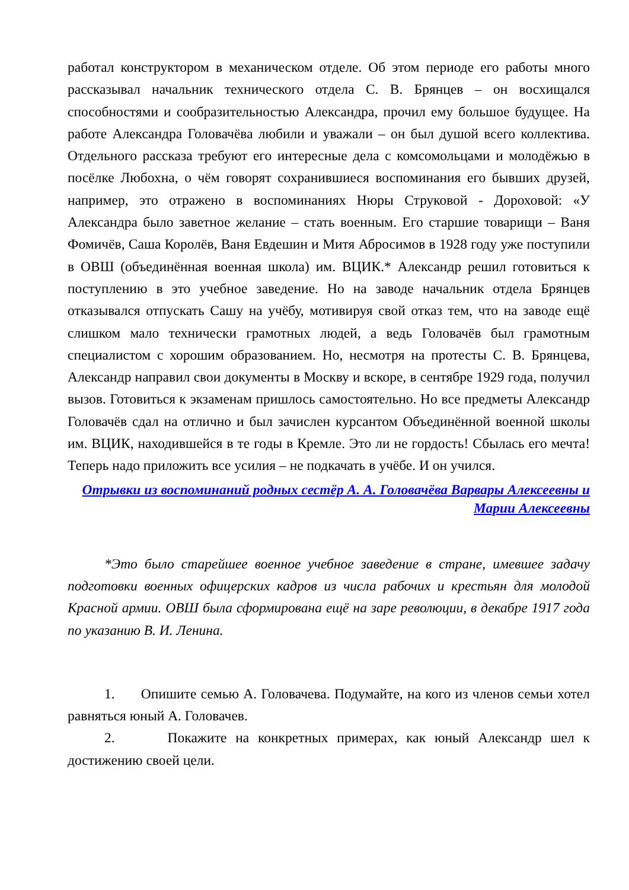работал конструктором в механическом отделе. Об этом периоде его работы много рассказывал начальник технического отдела С. В. Брянцев – он восхищался способностями и сообразительностью Александра, прочил ему большое будущее. На работе Александра Головачёва любили и уважали – он был душой всего коллектива. Отдельного рассказа требуют его интересные дела с комсомольцами и молодёжью в посёлке Любохна, о чём говорят сохранившиеся воспоминания его бывших друзей, например, это отражено в воспоминаниях Нюры Струковой - Дороховой: «У Александра было заветное желание – стать военным. Его старшие товарищи – Ваня Фомичёв, Саша Королёв, Ваня Евдешин и Митя Абросимов в 1928 году уже поступили в ОВШ (объединённая военная школа) им. ВЦИК.* Александр решил готовиться к поступлению в это учебное заведение. Но на заводе начальник отдела Брянцев отказывался отпускать Сашу на учёбу, мотивируя свой отказ тем, что на заводе ещё слишком мало технически грамотных людей, а ведь Головачёв был грамотным специалистом с хорошим образованием. Но, несмотря на протесты С. В. Брянцева, Александр направил свои документы в Москву и вскоре, в сентябре 1929 года, получил вызов. Готовиться к экзаменам пришлось самостоятельно. Но все предметы Александр Головачёв сдал на отлично и был зачислен курсантом Объединённой военной школы им. ВЦИК, находившейся в те годы в Кремле. Это ли не гордость! Сбылась его мечта! Теперь надо приложить все усилия – не подкачать в учёбе. И он учился.
Отрывки из воспоминаний родных сестёр А. А. Головачёва Варвары Алексеевны и Марии Алексеевны
*Это было старейшее военное учебное заведение в стране, имевшее задачу подготовки военных офицерских кадров из числа рабочих и крестьян для молодой Красной армии. ОВШ была сформирована ещё на заре революции, в декабре 1917 года по указанию В. И. Ленина.
1. Опишите семью А. Головачева. Подумайте, на кого из членов семьи хотел равняться юный А. Головачев.
2. Покажите на конкретных примерах, как юный Александр шел к достижению своей цели.